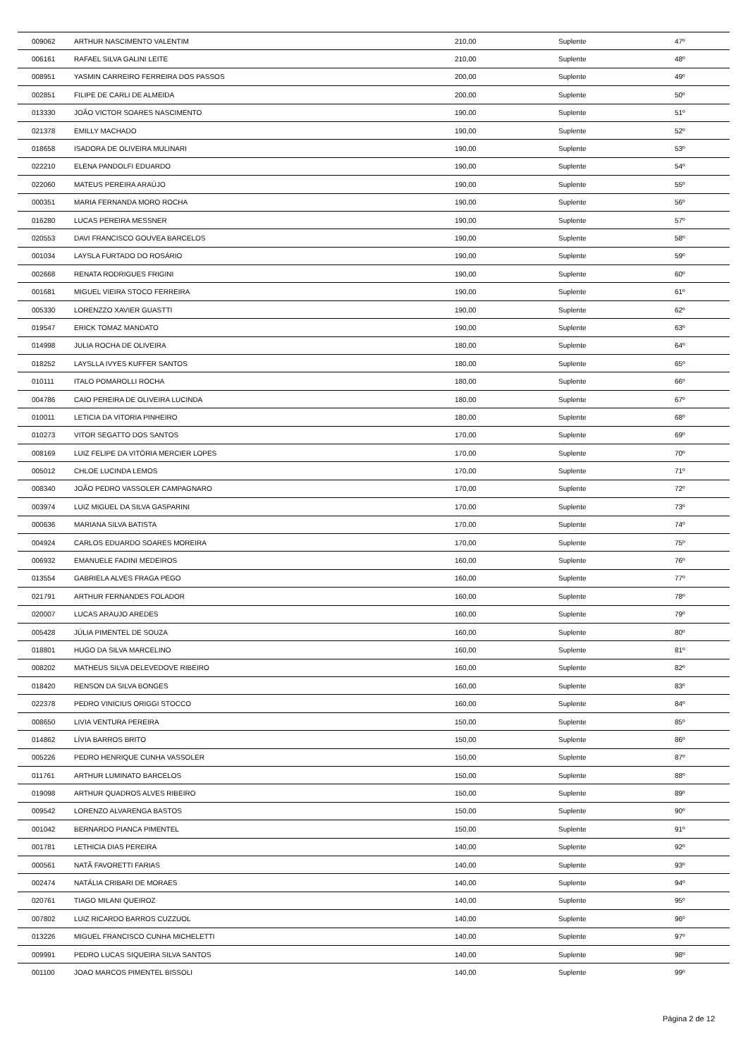| 009062 | ARTHUR NASCIMENTO VALENTIM | 210,00 | Suplente | 47º |
| 006161 | RAFAEL SILVA GALINI LEITE | 210,00 | Suplente | 48º |
| 008951 | YASMIN CARREIRO FERREIRA DOS PASSOS | 200,00 | Suplente | 49º |
| 002851 | FILIPE DE CARLI DE ALMEIDA | 200,00 | Suplente | 50º |
| 013330 | JOÃO VICTOR SOARES NASCIMENTO | 190,00 | Suplente | 51º |
| 021378 | EMILLY MACHADO | 190,00 | Suplente | 52º |
| 018658 | ISADORA DE OLIVEIRA MULINARI | 190,00 | Suplente | 53º |
| 022210 | ELENA PANDOLFI EDUARDO | 190,00 | Suplente | 54º |
| 022060 | MATEUS PEREIRA ARAÚJO | 190,00 | Suplente | 55º |
| 000351 | MARIA FERNANDA MORO ROCHA | 190,00 | Suplente | 56º |
| 016280 | LUCAS PEREIRA MESSNER | 190,00 | Suplente | 57º |
| 020553 | DAVI FRANCISCO GOUVEA BARCELOS | 190,00 | Suplente | 58º |
| 001034 | LAYSLA FURTADO DO ROSÁRIO | 190,00 | Suplente | 59º |
| 002668 | RENATA RODRIGUES FRIGINI | 190,00 | Suplente | 60º |
| 001681 | MIGUEL VIEIRA STOCO FERREIRA | 190,00 | Suplente | 61º |
| 005330 | LORENZZO XAVIER GUASTTI | 190,00 | Suplente | 62º |
| 019547 | ERICK TOMAZ MANDATO | 190,00 | Suplente | 63º |
| 014998 | JULIA ROCHA DE OLIVEIRA | 180,00 | Suplente | 64º |
| 018252 | LAYSLLA IVYES KUFFER SANTOS | 180,00 | Suplente | 65º |
| 010111 | ITALO POMAROLLI ROCHA | 180,00 | Suplente | 66º |
| 004786 | CAIO PEREIRA DE OLIVEIRA LUCINDA | 180,00 | Suplente | 67º |
| 010011 | LETICIA DA VITORIA PINHEIRO | 180,00 | Suplente | 68º |
| 010273 | VITOR SEGATTO DOS SANTOS | 170,00 | Suplente | 69º |
| 008169 | LUIZ FELIPE DA VITÓRIA MERCIER LOPES | 170,00 | Suplente | 70º |
| 005012 | CHLOE LUCINDA LEMOS | 170,00 | Suplente | 71º |
| 008340 | JOÃO PEDRO VASSOLER CAMPAGNARO | 170,00 | Suplente | 72º |
| 003974 | LUIZ MIGUEL DA SILVA GASPARINI | 170,00 | Suplente | 73º |
| 000636 | MARIANA SILVA BATISTA | 170,00 | Suplente | 74º |
| 004924 | CARLOS EDUARDO SOARES MOREIRA | 170,00 | Suplente | 75º |
| 006932 | EMANUELE FADINI MEDEIROS | 160,00 | Suplente | 76º |
| 013554 | GABRIELA ALVES FRAGA PEGO | 160,00 | Suplente | 77º |
| 021791 | ARTHUR FERNANDES FOLADOR | 160,00 | Suplente | 78º |
| 020007 | LUCAS ARAUJO AREDES | 160,00 | Suplente | 79º |
| 005428 | JÚLIA PIMENTEL DE SOUZA | 160,00 | Suplente | 80º |
| 018801 | HUGO DA SILVA MARCELINO | 160,00 | Suplente | 81º |
| 008202 | MATHEUS SILVA DELEVEDOVE RIBEIRO | 160,00 | Suplente | 82º |
| 018420 | RENSON DA SILVA BONGES | 160,00 | Suplente | 83º |
| 022378 | PEDRO VINICIUS ORIGGI STOCCO | 160,00 | Suplente | 84º |
| 008650 | LIVIA VENTURA PEREIRA | 150,00 | Suplente | 85º |
| 014862 | LÍVIA BARROS BRITO | 150,00 | Suplente | 86º |
| 005226 | PEDRO HENRIQUE CUNHA VASSOLER | 150,00 | Suplente | 87º |
| 011761 | ARTHUR LUMINATO BARCELOS | 150,00 | Suplente | 88º |
| 019098 | ARTHUR QUADROS ALVES RIBEIRO | 150,00 | Suplente | 89º |
| 009542 | LORENZO ALVARENGA BASTOS | 150,00 | Suplente | 90º |
| 001042 | BERNARDO PIANCA PIMENTEL | 150,00 | Suplente | 91º |
| 001781 | LETHICIA DIAS PEREIRA | 140,00 | Suplente | 92º |
| 000561 | NATÃ FAVORETTI FARIAS | 140,00 | Suplente | 93º |
| 002474 | NATÁLIA CRIBARI DE MORAES | 140,00 | Suplente | 94º |
| 020761 | TIAGO MILANI QUEIROZ | 140,00 | Suplente | 95º |
| 007802 | LUIZ RICARDO BARROS CUZZUOL | 140,00 | Suplente | 96º |
| 013226 | MIGUEL FRANCISCO CUNHA MICHELETTI | 140,00 | Suplente | 97º |
| 009991 | PEDRO LUCAS SIQUEIRA SILVA SANTOS | 140,00 | Suplente | 98º |
| 001100 | JOAO MARCOS PIMENTEL BISSOLI | 140,00 | Suplente | 99º |
Página 2 de 12